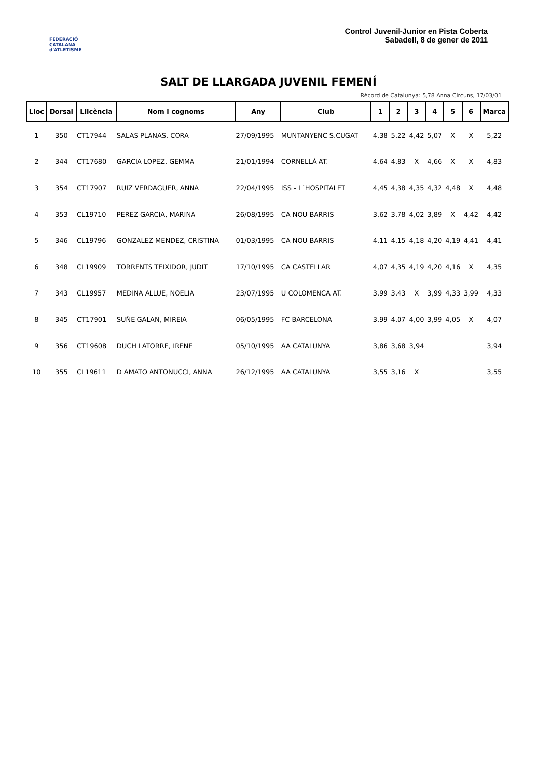FEDERACIÓ CATALANA d'ATLETISME
Control Juvenil-Junior en Pista Coberta
Sabadell, 8 de gener de 2011
SALT DE LLARGADA JUVENIL FEMENÍ
Rècord de Catalunya: 5,78 Anna Circuns, 17/03/01
| Lloc | Dorsal | Llicència | Nom i cognoms | Any | Club | 1 | 2 | 3 | 4 | 5 | 6 | Marca |
| --- | --- | --- | --- | --- | --- | --- | --- | --- | --- | --- | --- | --- |
| 1 | 350 | CT17944 | SALAS PLANAS, CORA | 27/09/1995 | MUNTANYENC S.CUGAT | 4,38 | 5,22 | 4,42 | 5,07 | X | X | 5,22 |
| 2 | 344 | CT17680 | GARCIA LOPEZ, GEMMA | 21/01/1994 | CORNELLÀ AT. | 4,64 | 4,83 | X | 4,66 | X | X | 4,83 |
| 3 | 354 | CT17907 | RUIZ VERDAGUER, ANNA | 22/04/1995 | ISS - L´HOSPITALET | 4,45 | 4,38 | 4,35 | 4,32 | 4,48 | X | 4,48 |
| 4 | 353 | CL19710 | PEREZ GARCIA, MARINA | 26/08/1995 | CA NOU BARRIS | 3,62 | 3,78 | 4,02 | 3,89 | X | 4,42 | 4,42 |
| 5 | 346 | CL19796 | GONZALEZ MENDEZ, CRISTINA | 01/03/1995 | CA NOU BARRIS | 4,11 | 4,15 | 4,18 | 4,20 | 4,19 | 4,41 | 4,41 |
| 6 | 348 | CL19909 | TORRENTS TEIXIDOR, JUDIT | 17/10/1995 | CA CASTELLAR | 4,07 | 4,35 | 4,19 | 4,20 | 4,16 | X | 4,35 |
| 7 | 343 | CL19957 | MEDINA ALLUE, NOELIA | 23/07/1995 | U COLOMENCA AT. | 3,99 | 3,43 | X | 3,99 | 4,33 | 3,99 | 4,33 |
| 8 | 345 | CT17901 | SUÑE GALAN, MIREIA | 06/05/1995 | FC BARCELONA | 3,99 | 4,07 | 4,00 | 3,99 | 4,05 | X | 4,07 |
| 9 | 356 | CT19608 | DUCH LATORRE, IRENE | 05/10/1995 | AA CATALUNYA | 3,86 | 3,68 | 3,94 | | | | 3,94 |
| 10 | 355 | CL19611 | D AMATO ANTONUCCI, ANNA | 26/12/1995 | AA CATALUNYA | 3,55 | 3,16 | X | | | | 3,55 |